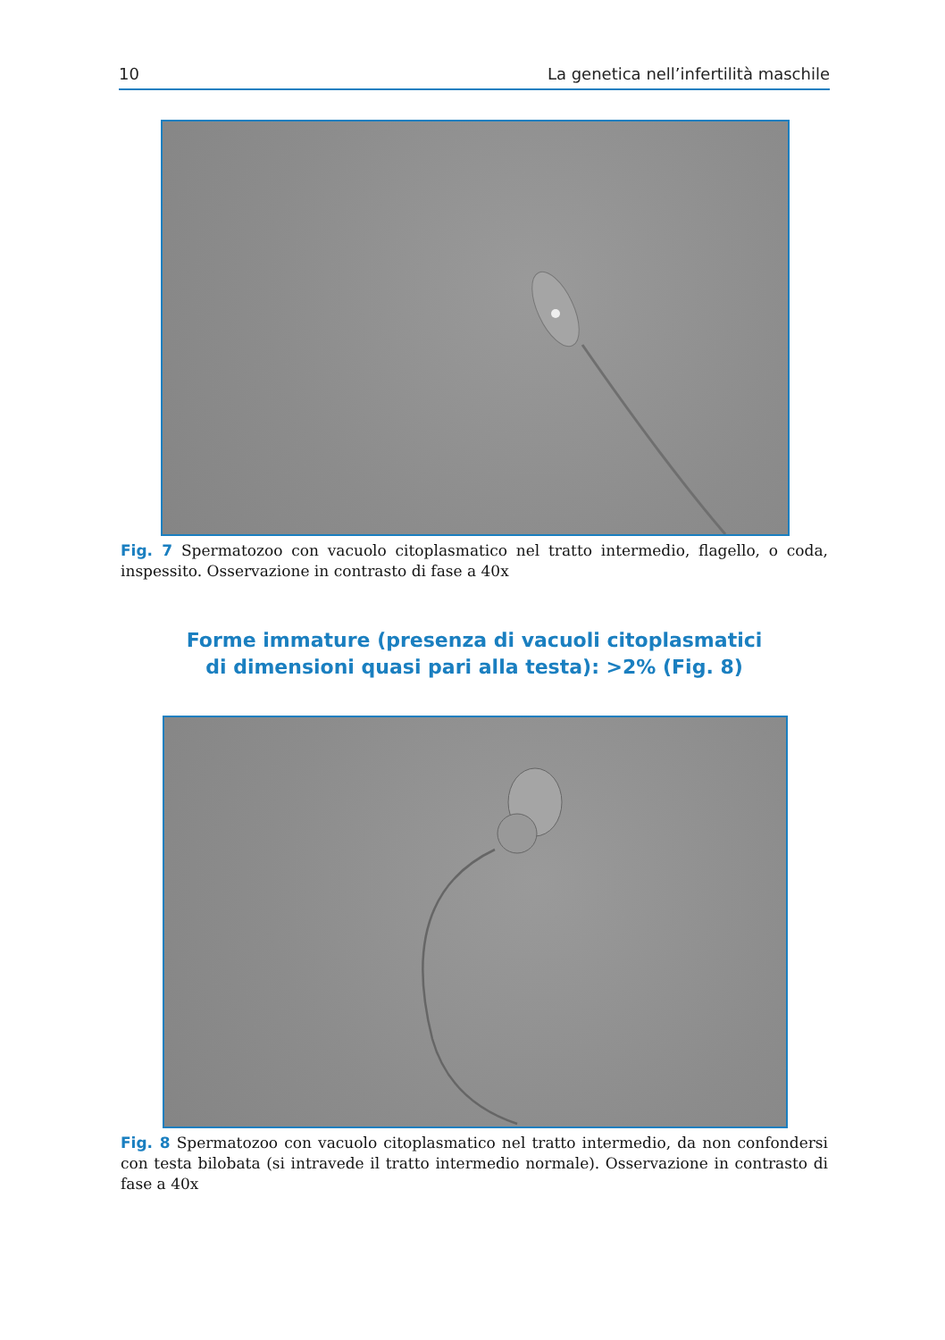10 La genetica nell’infertilità maschile
Fig. 7 Spermatozoo con vacuolo citoplasmatico nel tratto intermedio, flagello, o coda, inspessito. Osservazione in contrasto di fase a 40x
Forme immature (presenza di vacuoli citoplasmatici
di dimensioni quasi pari alla testa): >2% (Fig. 8)
Fig. 8 Spermatozoo con vacuolo citoplasmatico nel tratto intermedio, da non confondersi con testa bilobata (si intravede il tratto intermedio normale). Osservazione in contrasto di fase a 40x